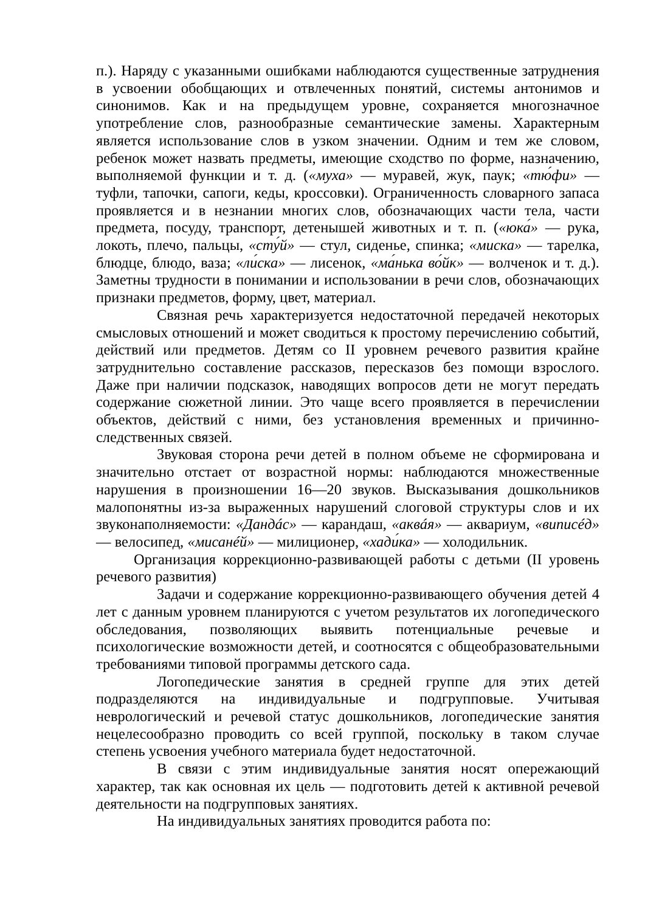п.). Наряду с указанными ошибками наблюдаются существенные затруднения в усвоении обобщающих и отвлеченных понятий, системы антонимов и синонимов. Как и на предыдущем уровне, сохраняется многозначное употребление слов, разнообразные семантические замены. Характерным является использование слов в узком значении. Одним и тем же словом, ребенок может назвать предметы, имеющие сходство по форме, назначению, выполняемой функции и т. д. («муха» — муравей, жук, паук; «тю́фи» — туфли, тапочки, сапоги, кеды, кроссовки). Ограниченность словарного запаса проявляется и в незнании многих слов, обозначающих части тела, части предмета, посуду, транспорт, детенышей животных и т. п. («юка́» — рука, локоть, плечо, пальцы, «сту́й» — стул, сиденье, спинка; «миска» — тарелка, блюдце, блюдо, ваза; «ли́ска» — лисенок, «ма́нька во́йк» — волченок и т. д.). Заметны трудности в понимании и использовании в речи слов, обозначающих признаки предметов, форму, цвет, материал.
Связная речь характеризуется недостаточной передачей некоторых смысловых отношений и может сводиться к простому перечислению событий, действий или предметов. Детям со II уровнем речевого развития крайне затруднительно составление рассказов, пересказов без помощи взрослого. Даже при наличии подсказок, наводящих вопросов дети не могут передать содержание сюжетной линии. Это чаще всего проявляется в перечислении объектов, действий с ними, без установления временных и причинно-следственных связей.
Звуковая сторона речи детей в полном объеме не сформирована и значительно отстает от возрастной нормы: наблюдаются множественные нарушения в произношении 16—20 звуков. Высказывания дошкольников малопонятны из-за выраженных нарушений слоговой структуры слов и их звуконаполняемости: «Дандáс» — карандаш, «аквáя» — аквариум, «виписéд» — велосипед, «мисанéй» — милиционер, «хади́ка» — холодильник.
Организация коррекционно-развивающей работы с детьми (II уровень речевого развития)
Задачи и содержание коррекционно-развивающего обучения детей 4 лет с данным уровнем планируются с учетом результатов их логопедического обследования, позволяющих выявить потенциальные речевые и психологические возможности детей, и соотносятся с общеобразовательными требованиями типовой программы детского сада.
Логопедические занятия в средней группе для этих детей подразделяются на индивидуальные и подгрупповые. Учитывая неврологический и речевой статус дошкольников, логопедические занятия нецелесообразно проводить со всей группой, поскольку в таком случае степень усвоения учебного материала будет недостаточной.
В связи с этим индивидуальные занятия носят опережающий характер, так как основная их цель — подготовить детей к активной речевой деятельности на подгрупповых занятиях.
На индивидуальных занятиях проводится работа по: